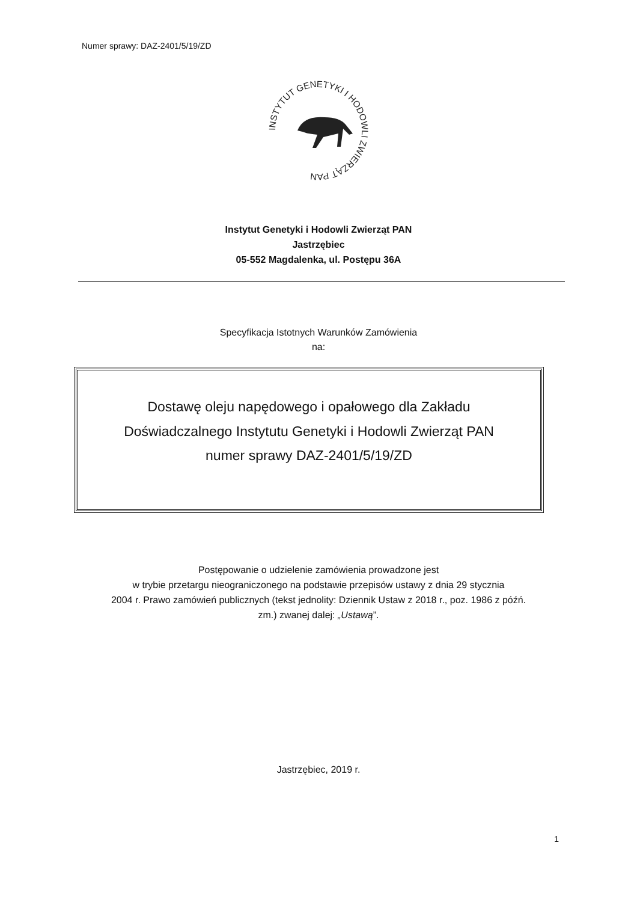Numer sprawy: DAZ-2401/5/19/ZD
INSTYTUT GENETYKI I HODOWLI ZWIERZĄT PAN
Instytut Genetyki i Hodowli Zwierząt PAN
Jastrzębiec
05-552 Magdalenka, ul. Postępu 36A
Specyfikacja Istotnych Warunków Zamówienia
na:
Dostawę oleju napędowego i opałowego dla Zakładu
Doświadczalnego Instytutu Genetyki i Hodowli Zwierząt PAN
numer sprawy DAZ-2401/5/19/ZD
Postępowanie o udzielenie zamówienia prowadzone jest
w trybie przetargu nieograniczonego na podstawie przepisów ustawy z dnia 29 stycznia
2004 r. Prawo zamówień publicznych (tekst jednolity: Dziennik Ustaw z 2018 r., poz. 1986 z późń.
zm.) zwanej dalej: „Ustawą”.
Jastrzębiec, 2019 r.
1